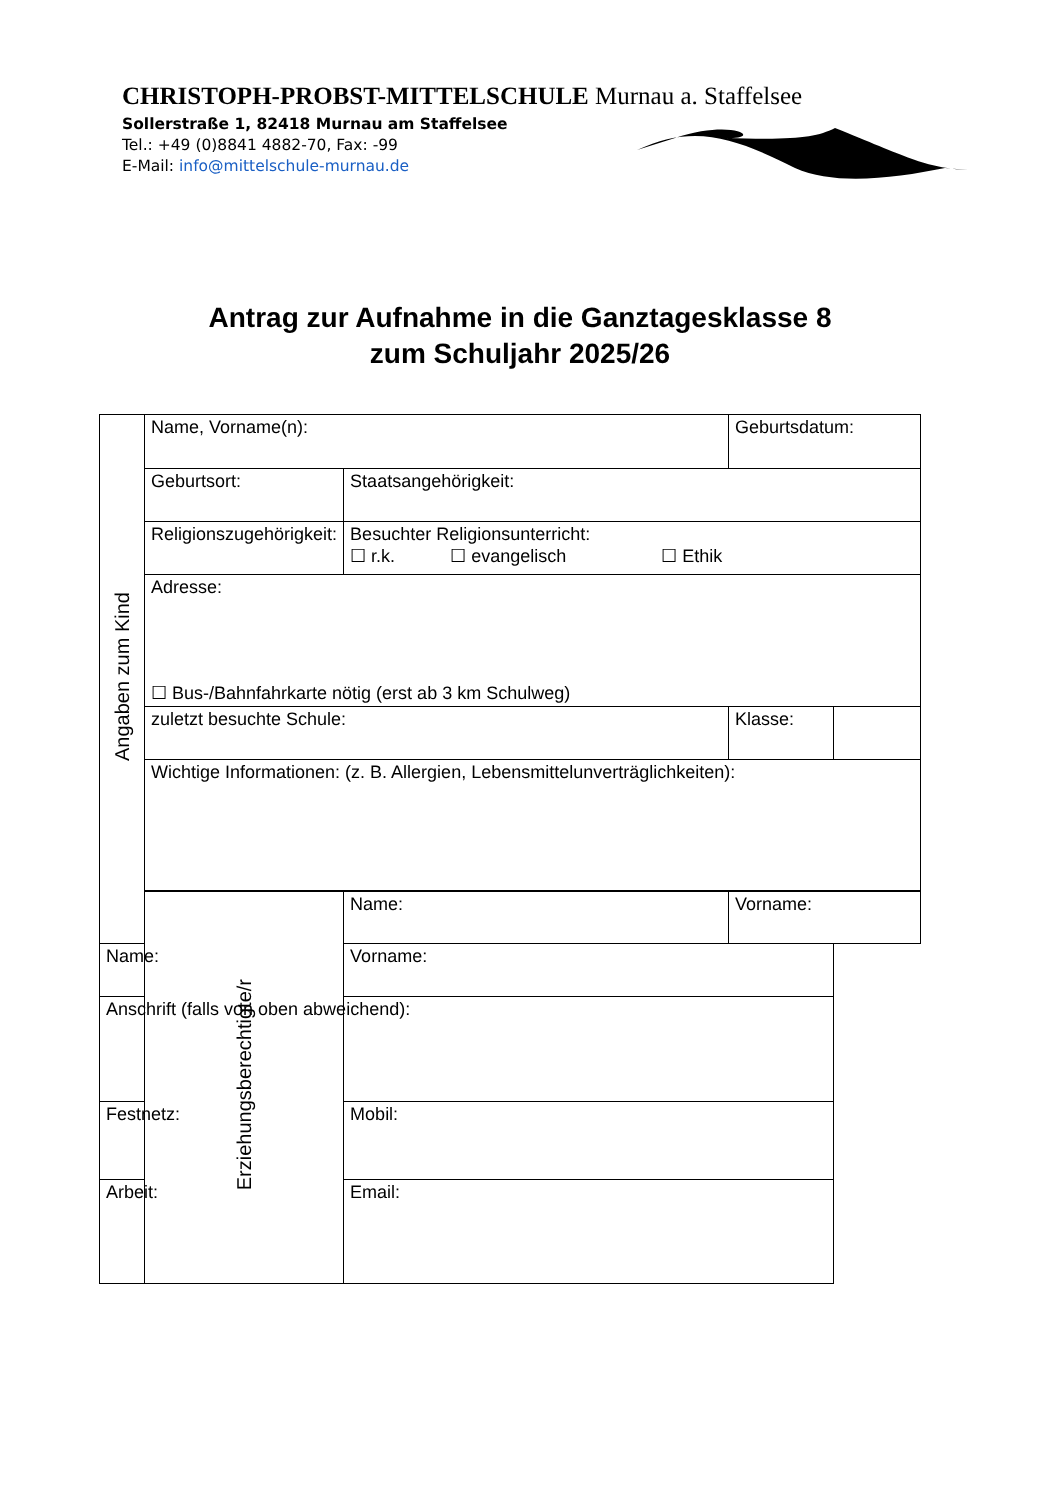CHRISTOPH-PROBST-MITTELSCHULE Murnau a. Staffelsee
Sollerstraße 1, 82418 Murnau am Staffelsee
Tel.: +49 (0)8841 4882-70, Fax: -99
E-Mail: info@mittelschule-murnau.de
Antrag zur Aufnahme in die Ganztagesklasse 8
zum Schuljahr 2025/26
| Angaben zum Kind | Name, Vorname(n): | | Geburtsdatum: | |
| | Geburtsort: | Staatsangehörigkeit: | | |
| | Religionszugehörigkeit: | Besuchter Religionsunterricht: ☐ r.k. ☐ evangelisch ☐ Ethik | | |
| | Adresse: ☐ Bus-/Bahnfahrkarte nötig (erst ab 3 km Schulweg) | | | |
| | zuletzt besuchte Schule: | | Klasse: | |
| | Wichtige Informationen: (z. B. Allergien, Lebensmittelunverträglichkeiten): | | | |
| | Erziehungsberechtigte/r | Name: | Vorname: | |
| Name: | | Vorname: | | |
| Anschrift (falls von oben abweichend): | | | | |
| Festnetz: | | Mobil: | | |
| Arbeit: | | Email: | | |